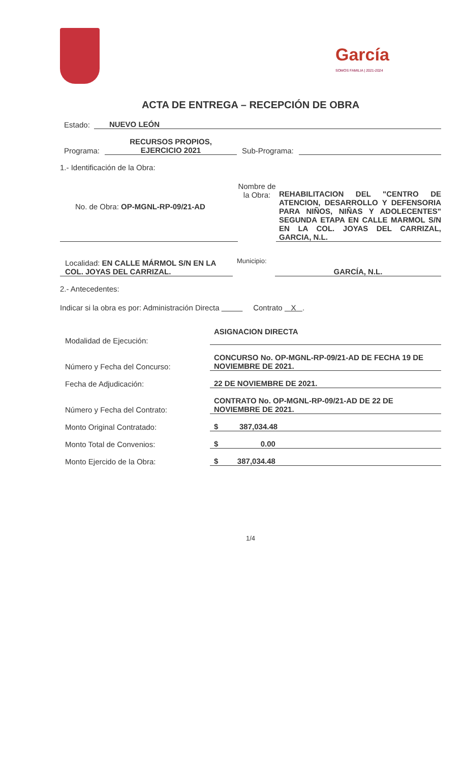García
SOMOS FAMILIA | 2021-2024
ACTA DE ENTREGA – RECEPCIÓN DE OBRA
Estado: NUEVO LEÓN
Programa: RECURSOS PROPIOS,
EJERCICIO 2021 Sub-Programa:
1.- Identificación de la Obra:
No. de Obra: OP-MGNL-RP-09/21-AD
Nombre de la Obra:
REHABILITACION DEL "CENTRO DE ATENCION, DESARROLLO Y DEFENSORIA PARA NIÑOS, NIÑAS Y ADOLECENTES" SEGUNDA ETAPA EN CALLE MARMOL S/N EN LA COL. JOYAS DEL CARRIZAL, GARCIA, N.L.
Localidad: EN CALLE MÁRMOL S/N EN LA COL. JOYAS DEL CARRIZAL.
Municipio:
GARCÍA, N.L.
2.- Antecedentes:
Indicar si la obra es por: Administración Directa Contrato X .
Modalidad de Ejecución:
ASIGNACION DIRECTA
Número y Fecha del Concurso:
CONCURSO No. OP-MGNL-RP-09/21-AD DE FECHA 19 DE NOVIEMBRE DE 2021.
Fecha de Adjudicación:
22 DE NOVIEMBRE DE 2021.
Número y Fecha del Contrato:
CONTRATO No. OP-MGNL-RP-09/21-AD DE 22 DE NOVIEMBRE DE 2021.
Monto Original Contratado:
$ 387,034.48
Monto Total de Convenios:
$ 0.00
Monto Ejercido de la Obra:
$ 387,034.48
1/4